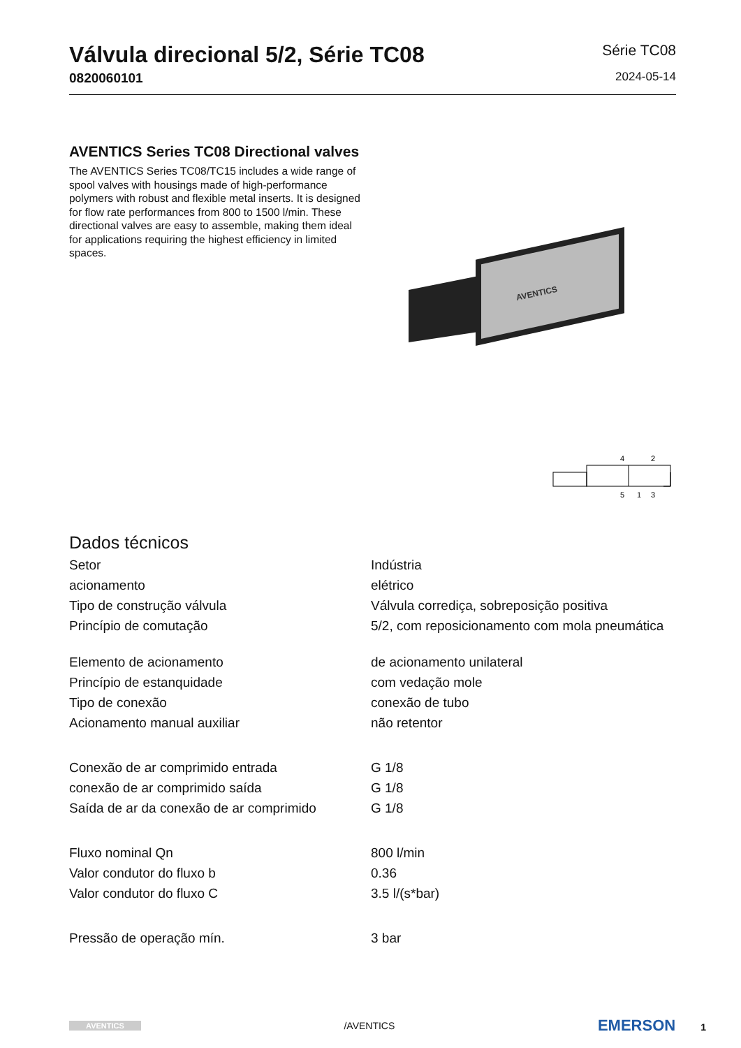Válvula direcional 5/2, Série TC08
0820060101
Série TC08
2024-05-14
AVENTICS Series TC08 Directional valves
The AVENTICS Series TC08/TC15 includes a wide range of spool valves with housings made of high-performance polymers with robust and flexible metal inserts. It is designed for flow rate performances from 800 to 1500 l/min. These directional valves are easy to assemble, making them ideal for applications requiring the highest efficiency in limited spaces.
AVENTICS
4
2
5
1
3
Dados técnicos
| Setor | Indústria |
| acionamento | elétrico |
| Tipo de construção válvula | Válvula corrediça, sobreposição positiva |
| Princípio de comutação | 5/2, com reposicionamento com mola pneumática |
| Elemento de acionamento | de acionamento unilateral |
| Princípio de estanquidade | com vedação mole |
| Tipo de conexão | conexão de tubo |
| Acionamento manual auxiliar | não retentor |
| Conexão de ar comprimido entrada | G 1/8 |
| conexão de ar comprimido saída | G 1/8 |
| Saída de ar da conexão de ar comprimido | G 1/8 |
| Fluxo nominal Qn | 800 l/min |
| Valor condutor do fluxo b | 0.36 |
| Valor condutor do fluxo C | 3.5 l/(s*bar) |
| Pressão de operação mín. | 3 bar |
AVENTICS /AVENTICS EMERSON 1